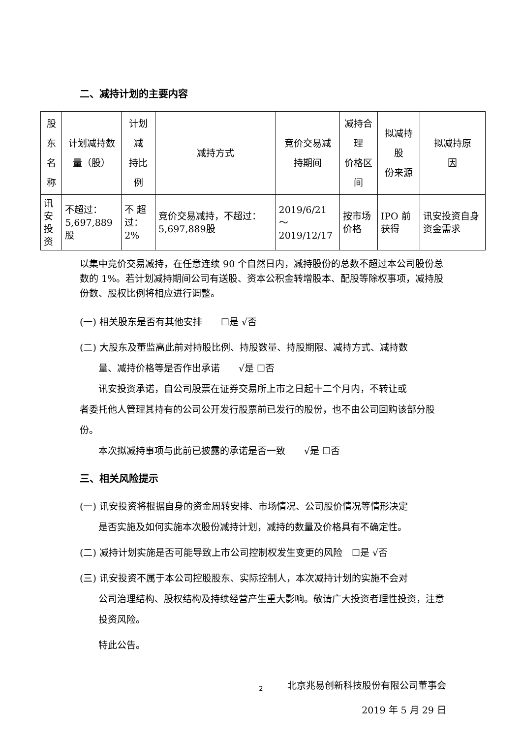二、减持计划的主要内容
| 股东 名称 | 计划减持数 量（股） | 计划减 持比例 | 减持方式 | 竞价交易减 持期间 | 减持合理 价格区间 | 拟减持股 份来源 | 拟减持原 因 |
| 讯安 投资 | 不超过： 5,697,889股 | 不 超 过：2% | 竞价交易减持，不超过：5,697,889股 | 2019/6/21 ～ 2019/12/17 | 按市场价格 | IPO 前获得 | 讯安投资自身资金需求 |
以集中竞价交易减持，在任意连续 90 个自然日内，减持股份的总数不超过本公司股份总数的 1%。若计划减持期间公司有送股、资本公积金转增股本、配股等除权事项，减持股份数、股权比例将相应进行调整。
(一) 相关股东是否有其他安排　　☐是 √否
(二) 大股东及董监高此前对持股比例、持股数量、持股期限、减持方式、减持数
量、减持价格等是否作出承诺　　√是 ☐否
讯安投资承诺，自公司股票在证券交易所上市之日起十二个月内，不转让或
者委托他人管理其持有的公司公开发行股票前已发行的股份，也不由公司回购该部分股份。
本次拟减持事项与此前已披露的承诺是否一致　　√是 ☐否
三、相关风险提示
(一) 讯安投资将根据自身的资金周转安排、市场情况、公司股价情况等情形决定
是否实施及如何实施本次股份减持计划，减持的数量及价格具有不确定性。
(二) 减持计划实施是否可能导致上市公司控制权发生变更的风险　☐是 √否
(三) 讯安投资不属于本公司控股股东、实际控制人，本次减持计划的实施不会对
公司治理结构、股权结构及持续经营产生重大影响。敬请广大投资者理性投资，注意投资风险。
特此公告。
北京兆易创新科技股份有限公司董事会
2019 年 5 月 29 日
2